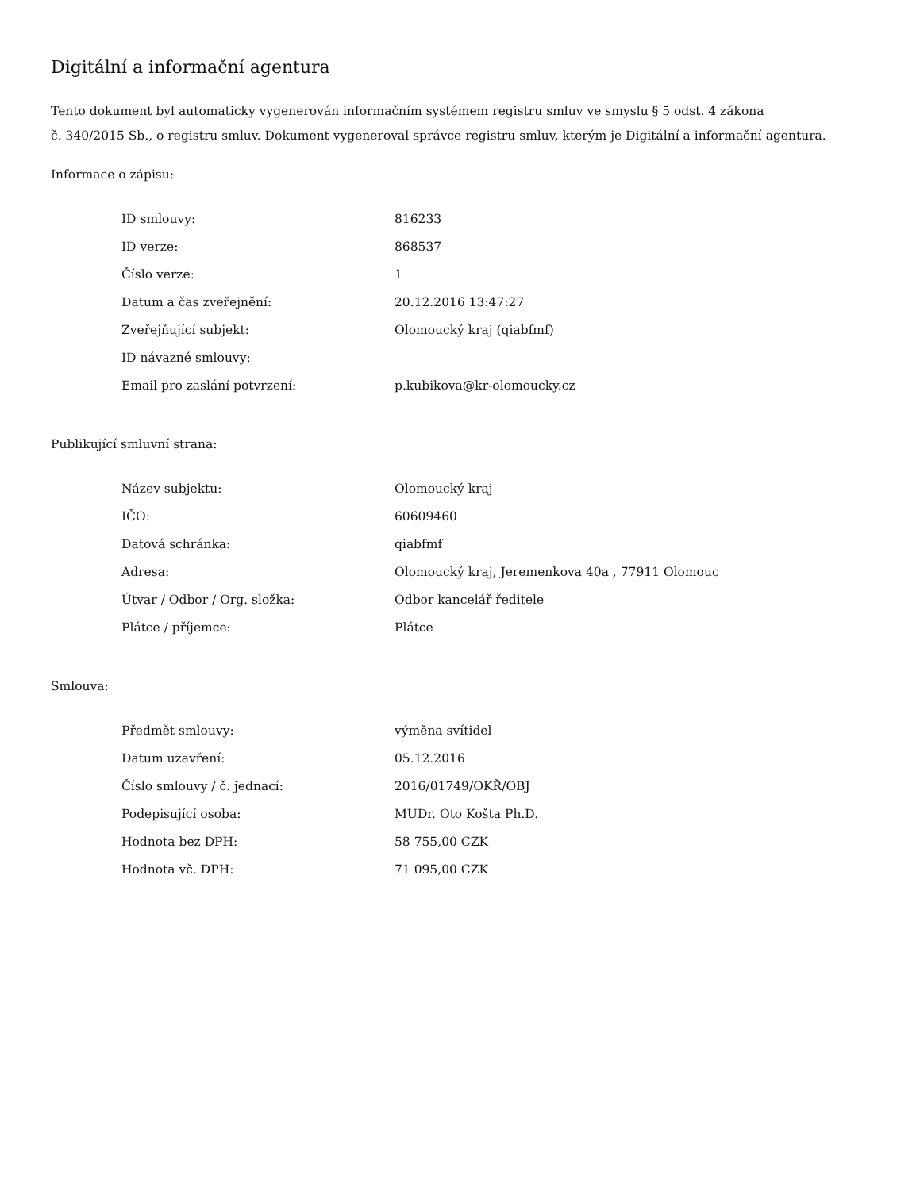Digitální a informační agentura
Tento dokument byl automaticky vygenerován informačním systémem registru smluv ve smyslu § 5 odst. 4 zákona
č. 340/2015 Sb., o registru smluv. Dokument vygeneroval správce registru smluv, kterým je Digitální a informační agentura.
Informace o zápisu:
| ID smlouvy: | 816233 |
| ID verze: | 868537 |
| Číslo verze: | 1 |
| Datum a čas zveřejnění: | 20.12.2016 13:47:27 |
| Zveřejňující subjekt: | Olomoucký kraj (qiabfmf) |
| ID návazné smlouvy: | |
| Email pro zaslání potvrzení: | p.kubikova@kr-olomoucky.cz |
Publikující smluvní strana:
| Název subjektu: | Olomoucký kraj |
| IČO: | 60609460 |
| Datová schránka: | qiabfmf |
| Adresa: | Olomoucký kraj, Jeremenkova 40a , 77911 Olomouc |
| Útvar / Odbor / Org. složka: | Odbor kancelář ředitele |
| Plátce / příjemce: | Plátce |
Smlouva:
| Předmět smlouvy: | výměna svítidel |
| Datum uzavření: | 05.12.2016 |
| Číslo smlouvy / č. jednací: | 2016/01749/OKŘ/OBJ |
| Podepisující osoba: | MUDr. Oto Košta Ph.D. |
| Hodnota bez DPH: | 58 755,00 CZK |
| Hodnota vč. DPH: | 71 095,00 CZK |